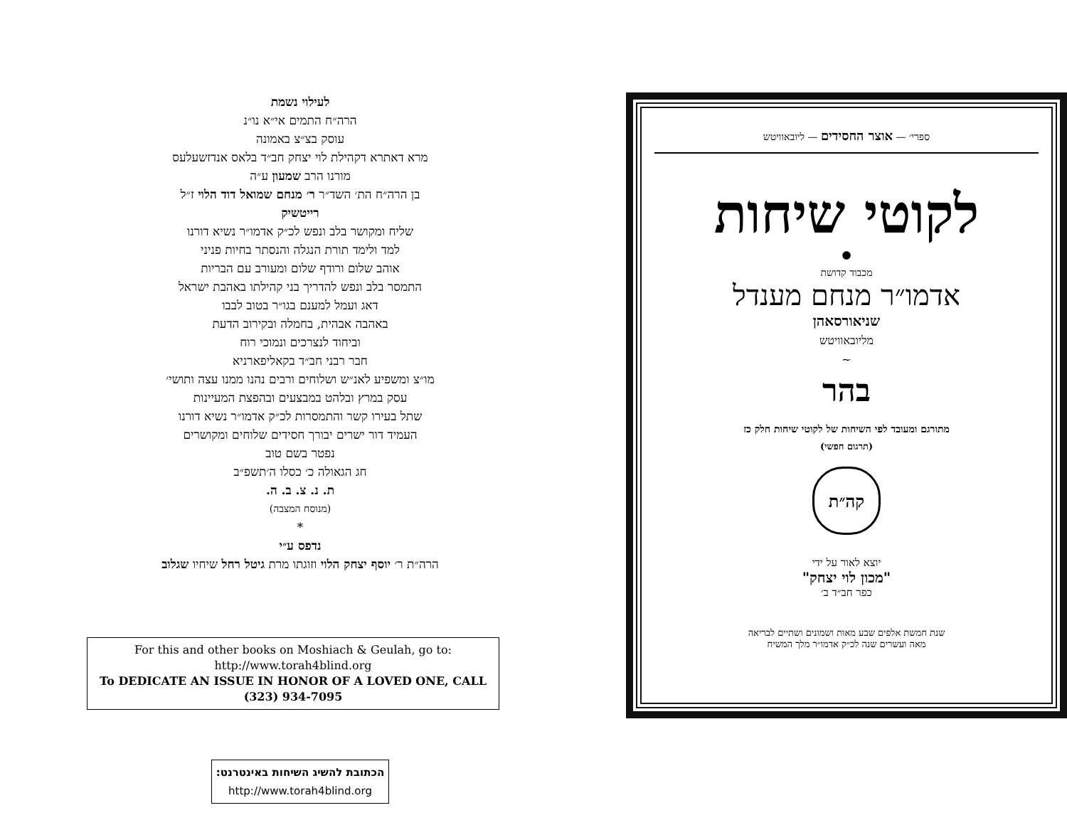ספרי׳ — אוצר החסידים — ליובאוויטש
לקוטי שיחות
•
מכבוד קדושת
אדמו״ר מנחם מענדל
שניאורסאהן
מליובאוויטש
~
בהר
מתורגם ומעובד לפי השיחות של לקוטי שיחות חלק כז
(תרגום חפשי)
קה״ת
יוצא לאור על ידי
"מכון לוי יצחק"
כפר חב״ד ב׳
שנת חמשת אלפים שבע מאות ושמונים ושתיים לבריאה
מאה ועשרים שנה לכ״ק אדמו״ר מלך המשיח
לעילוי נשמת
הרה״ח התמים אי״א נו״נ
עוסק בצ״צ באמונה
מרא דאתרא דקהילת לוי יצחק חב״ד בלאס אנדזשעלעס
מורנו הרב שמעון ע״ה
בן הרה״ח הת׳ השד״ר ר׳ מנחם שמואל דוד הלוי ז״ל
רייטשיק
שליח ומקושר בלב ונפש לכ״ק אדמו״ר נשיא דורנו
למד ולימד תורת הנגלה והנסתר בחיות פניני
אוהב שלום ורודף שלום ומעורב עם הבריות
התמסר בלב ונפש להדריך בני קהילתו באהבת ישראל
דאג ועמל למענם בגו״ר בטוב לבבו
באהבה אבהית, בחמלה ובקירוב הדעת
וביחוד לנצרכים ונמוכי רוח
חבר רבני חב״ד בקאליפארניא
מו״צ ומשפיע לאנ״ש ושלוחים ורבים נהנו ממנו עצה ותושי׳
עסק במרץ ובלהט במבצעים ובהפצת המעיינות
שתל בעירו קשר והתמסרות לכ״ק אדמו״ר נשיא דורנו
העמיד דור ישרים יבורך חסידים שלוחים ומקושרים
נפטר בשם טוב
חג הגאולה כ׳ כסלו ה׳תשפ״ב
ת. נ. צ. ב. ה.
(מנוסח המצבה)
*
נדפס ע״י
הרה״ת ר׳ יוסף יצחק הלוי וזוגתו מרת גיטל רחל שיחיו שגלוב
For this and other books on Moshiach & Geulah, go to:
http://www.torah4blind.org
To DEDICATE AN ISSUE IN HONOR OF A LOVED ONE, CALL (323) 934-7095
הכתובת להשיג השיחות באינטרנט:
http://www.torah4blind.org